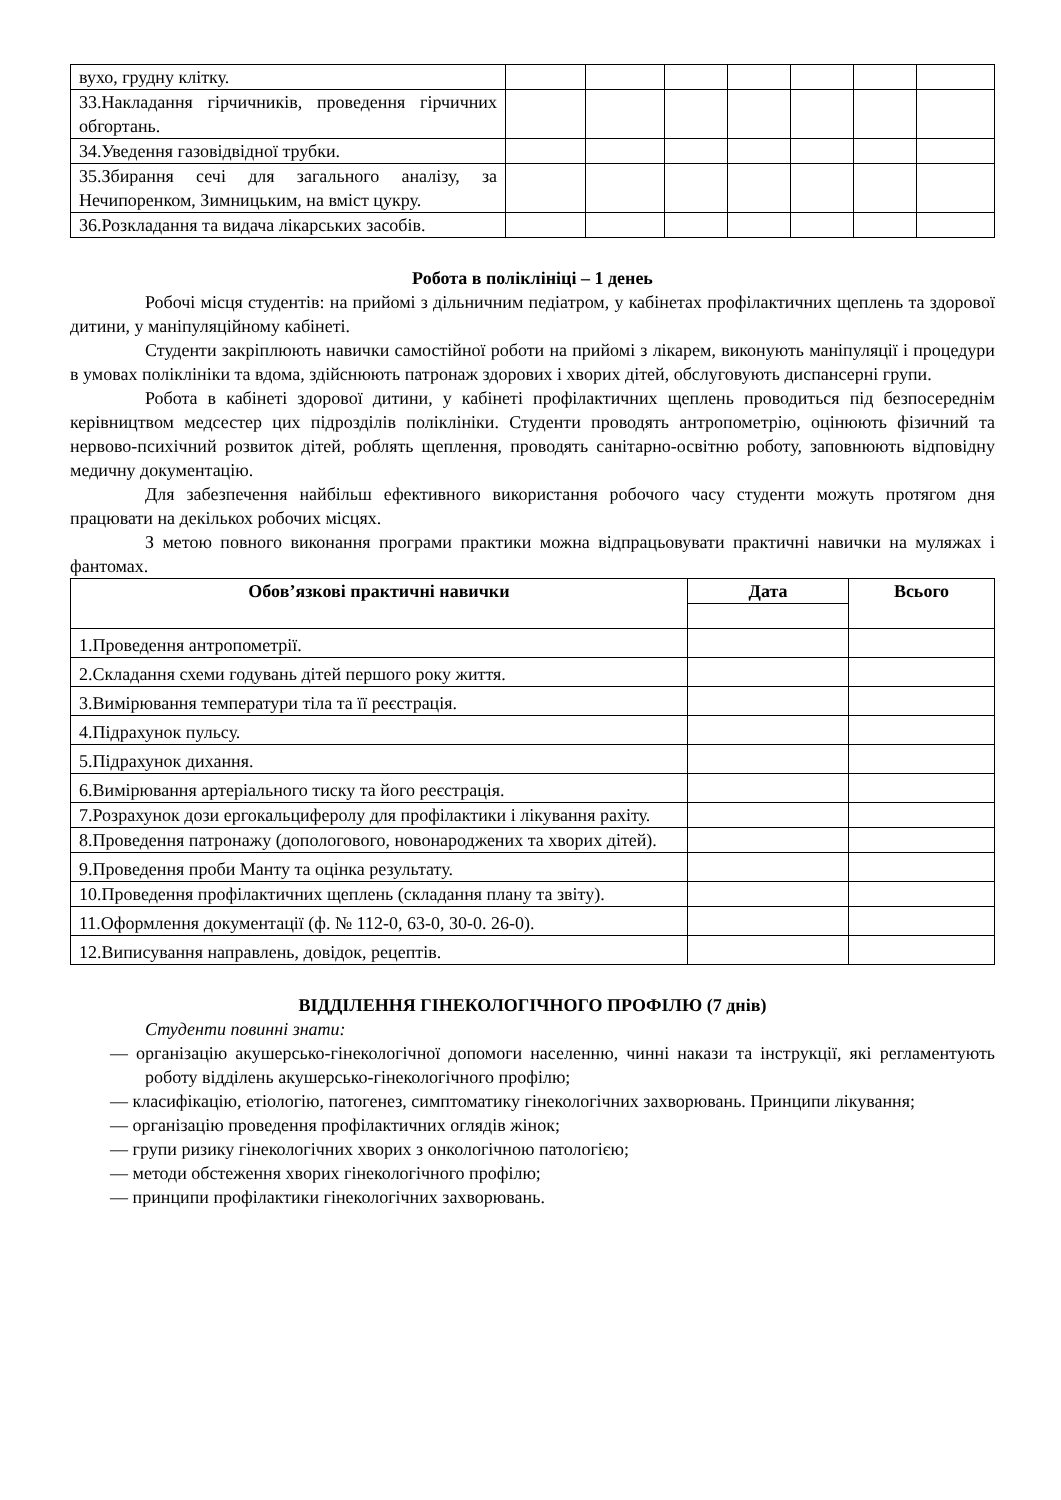| вухо, грудну клітку. | | | | | | | |
| 33.Накладання гірчичників, проведення гірчичних обгортань. | | | | | | | |
| 34.Уведення газовідвідної трубки. | | | | | | | |
| 35.Збирання сечі для загального аналізу, за Нечипоренком, Зимницьким, на вміст цукру. | | | | | | | |
| 36.Розкладання та видача лікарських засобів. | | | | | | | |
Робота в поліклініці – 1 денеь
Робочі місця студентів: на прийомі з дільничним педіатром, у кабінетах профілактичних щеплень та здорової дитини, у маніпуляційному кабінеті.
Студенти закріплюють навички самостійної роботи на прийомі з лікарем, виконують маніпуляції і процедури в умовах поліклініки та вдома, здійснюють патронаж здорових і хворих дітей, обслуговують диспансерні групи.
Робота в кабінеті здорової дитини, у кабінеті профілактичних щеплень проводиться під безпосереднім керівництвом медсестер цих підрозділів поліклініки. Студенти проводять антропометрію, оцінюють фізичний та нервово-психічний розвиток дітей, роблять щеплення, проводять санітарно-освітню роботу, заповнюють відповідну медичну документацію.
Для забезпечення найбільш ефективного використання робочого часу студенти можуть протягом дня працювати на декількох робочих місцях.
З метою повного виконання програми практики можна відпрацьовувати практичні навички на муляжах і фантомах.
| Обов’язкові практичні навички | Дата | Всього |
| --- | --- | --- |
| 1.Проведення антропометрії. | | |
| 2.Складання схеми годувань дітей першого року життя. | | |
| 3.Вимірювання температури тіла та її реєстрація. | | |
| 4.Підрахунок пульсу. | | |
| 5.Підрахунок дихання. | | |
| 6.Вимірювання артеріального тиску та його реєстрація. | | |
| 7.Розрахунок дози ергокальциферолу для профілактики і лікування рахіту. | | |
| 8.Проведення патронажу (допологового, новонароджених та хворих дітей). | | |
| 9.Проведення проби Манту та оцінка результату. | | |
| 10.Проведення профілактичних щеплень (складання плану та звіту). | | |
| 11.Оформлення документації (ф. № 112-0, 63-0, 30-0. 26-0). | | |
| 12.Виписування направлень, довідок, рецептів. | | |
ВІДДІЛЕННЯ ГІНЕКОЛОГІЧНОГО ПРОФІЛЮ (7 днів)
Студенти повинні знати:
— організацію акушерсько-гінекологічної допомоги населенню, чинні накази та інструкції, які регламентують роботу відділень акушерсько-гінекологічного профілю;
— класифікацію, етіологію, патогенез, симптоматику гінекологічних захворювань. Принципи лікування;
— організацію проведення профілактичних оглядів жінок;
— групи ризику гінекологічних хворих з онкологічною патологією;
— методи обстеження хворих гінекологічного профілю;
— принципи профілактики гінекологічних захворювань.